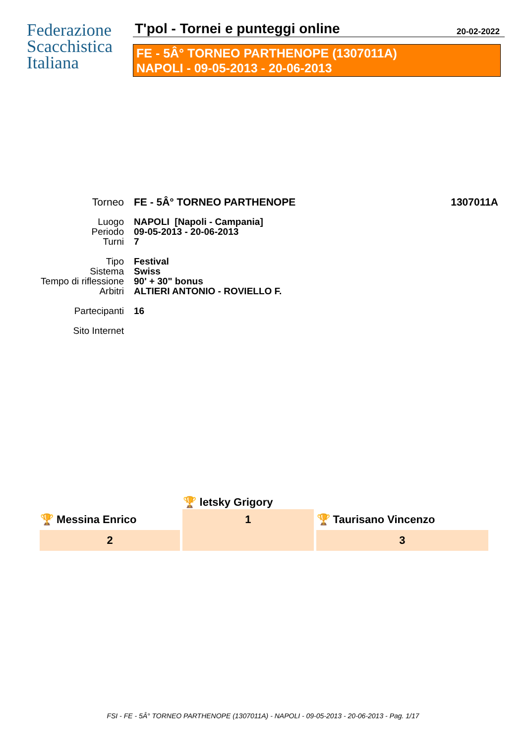Federazione
Scacchistica
Italiana
T'pol - Tornei e punteggi online
20-02-2022
FE - 5Â° TORNEO PARTHENOPE (1307011A)
NAPOLI - 09-05-2013 - 20-06-2013
| Torneo | FE - 5Â° TORNEO PARTHENOPE | 1307011A |
| Luogo | NAPOLI [Napoli - Campania] | |
| Periodo | 09-05-2013 - 20-06-2013 | |
| Turni | 7 | |
| Tipo | Festival | |
| Sistema | Swiss | |
| Tempo di riflessione | 90' + 30" bonus | |
| Arbitri | ALTIERI ANTONIO - ROVIELLO F. | |
| Partecipanti | 16 | |
| Sito Internet | | |
| | 🏆 letsky Grigory | |
| 🏆 Messina Enrico | 1 | 🏆 Taurisano Vincenzo |
| 2 | | 3 |
FSI - FE - 5Â° TORNEO PARTHENOPE (1307011A) - NAPOLI - 09-05-2013 - 20-06-2013 - Pag. 1/17